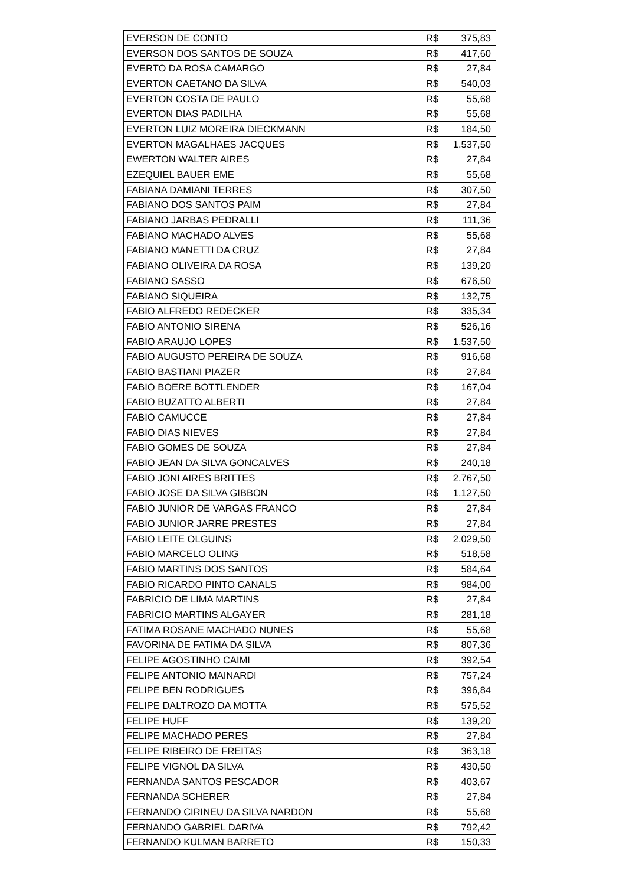| EVERSON DE CONTO | R$ | 375,83 |
| EVERSON DOS SANTOS DE SOUZA | R$ | 417,60 |
| EVERTO DA ROSA CAMARGO | R$ | 27,84 |
| EVERTON CAETANO DA SILVA | R$ | 540,03 |
| EVERTON COSTA DE PAULO | R$ | 55,68 |
| EVERTON DIAS PADILHA | R$ | 55,68 |
| EVERTON LUIZ MOREIRA DIECKMANN | R$ | 184,50 |
| EVERTON MAGALHAES JACQUES | R$ | 1.537,50 |
| EWERTON WALTER AIRES | R$ | 27,84 |
| EZEQUIEL BAUER EME | R$ | 55,68 |
| FABIANA DAMIANI TERRES | R$ | 307,50 |
| FABIANO DOS SANTOS PAIM | R$ | 27,84 |
| FABIANO JARBAS PEDRALLI | R$ | 111,36 |
| FABIANO MACHADO ALVES | R$ | 55,68 |
| FABIANO MANETTI DA CRUZ | R$ | 27,84 |
| FABIANO OLIVEIRA DA ROSA | R$ | 139,20 |
| FABIANO SASSO | R$ | 676,50 |
| FABIANO SIQUEIRA | R$ | 132,75 |
| FABIO ALFREDO REDECKER | R$ | 335,34 |
| FABIO ANTONIO SIRENA | R$ | 526,16 |
| FABIO ARAUJO LOPES | R$ | 1.537,50 |
| FABIO AUGUSTO PEREIRA DE SOUZA | R$ | 916,68 |
| FABIO BASTIANI PIAZER | R$ | 27,84 |
| FABIO BOERE BOTTLENDER | R$ | 167,04 |
| FABIO BUZATTO ALBERTI | R$ | 27,84 |
| FABIO CAMUCCE | R$ | 27,84 |
| FABIO DIAS NIEVES | R$ | 27,84 |
| FABIO GOMES DE SOUZA | R$ | 27,84 |
| FABIO JEAN DA SILVA GONCALVES | R$ | 240,18 |
| FABIO JONI AIRES BRITTES | R$ | 2.767,50 |
| FABIO JOSE DA SILVA GIBBON | R$ | 1.127,50 |
| FABIO JUNIOR DE VARGAS FRANCO | R$ | 27,84 |
| FABIO JUNIOR JARRE PRESTES | R$ | 27,84 |
| FABIO LEITE OLGUINS | R$ | 2.029,50 |
| FABIO MARCELO OLING | R$ | 518,58 |
| FABIO MARTINS DOS SANTOS | R$ | 584,64 |
| FABIO RICARDO PINTO CANALS | R$ | 984,00 |
| FABRICIO DE LIMA MARTINS | R$ | 27,84 |
| FABRICIO MARTINS ALGAYER | R$ | 281,18 |
| FATIMA ROSANE MACHADO NUNES | R$ | 55,68 |
| FAVORINA DE FATIMA DA SILVA | R$ | 807,36 |
| FELIPE AGOSTINHO CAIMI | R$ | 392,54 |
| FELIPE ANTONIO MAINARDI | R$ | 757,24 |
| FELIPE BEN RODRIGUES | R$ | 396,84 |
| FELIPE DALTROZO DA MOTTA | R$ | 575,52 |
| FELIPE HUFF | R$ | 139,20 |
| FELIPE MACHADO PERES | R$ | 27,84 |
| FELIPE RIBEIRO DE FREITAS | R$ | 363,18 |
| FELIPE VIGNOL DA SILVA | R$ | 430,50 |
| FERNANDA SANTOS PESCADOR | R$ | 403,67 |
| FERNANDA SCHERER | R$ | 27,84 |
| FERNANDO CIRINEU DA SILVA NARDON | R$ | 55,68 |
| FERNANDO GABRIEL DARIVA | R$ | 792,42 |
| FERNANDO KULMAN BARRETO | R$ | 150,33 |